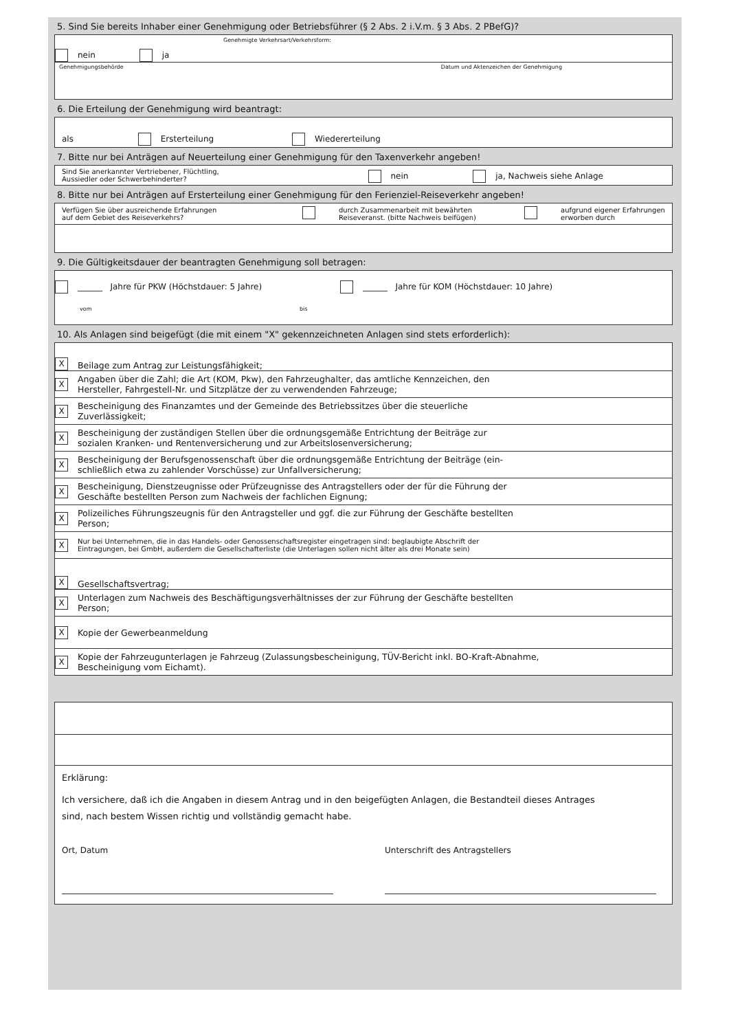5. Sind Sie bereits Inhaber einer Genehmigung oder Betriebsführer (§ 2 Abs. 2 i.V.m. § 3 Abs. 2 PBefG)?
Genehmigte Verkehrsart/Verkehrsform:
nein ja
Genehmigungsbehörde Datum und Aktenzeichen der Genehmigung
6. Die Erteilung der Genehmigung wird beantragt:
als Ersterteilung Wiedererteilung
7. Bitte nur bei Anträgen auf Neuerteilung einer Genehmigung für den Taxenverkehr angeben!
Sind Sie anerkannter Vertriebener, Flüchtling,
Aussiedler oder Schwerbehinderter? nein ja, Nachweis siehe Anlage
8. Bitte nur bei Anträgen auf Ersterteilung einer Genehmigung für den Ferienziel-Reiseverkehr angeben!
Verfügen Sie über ausreichende Erfahrungen
auf dem Gebiet des Reiseverkehrs? durch Zusammenarbeit mit bewährten
Reiseveranst. (bitte Nachweis beifügen) aufgrund eigener Erfahrungen
erworben durch
9. Die Gültigkeitsdauer der beantragten Genehmigung soll betragen:
______ Jahre für PKW (Höchstdauer: 5 Jahre) ______ Jahre für KOM (Höchstdauer: 10 Jahre)
vom bis
10. Als Anlagen sind beigefügt (die mit einem "X" gekennzeichneten Anlagen sind stets erforderlich):
X Beilage zum Antrag zur Leistungsfähigkeit;
X Angaben über die Zahl; die Art (KOM, Pkw), den Fahrzeughalter, das amtliche Kennzeichen, den
Hersteller, Fahrgestell-Nr. und Sitzplätze der zu verwendenden Fahrzeuge;
X Bescheinigung des Finanzamtes und der Gemeinde des Betriebssitzes über die steuerliche
Zuverlässigkeit;
X Bescheinigung der zuständigen Stellen über die ordnungsgemäße Entrichtung der Beiträge zur
sozialen Kranken- und Rentenversicherung und zur Arbeitslosenversicherung;
X Bescheinigung der Berufsgenossenschaft über die ordnungsgemäße Entrichtung der Beiträge (ein-
schließlich etwa zu zahlender Vorschüsse) zur Unfallversicherung;
X Bescheinigung, Dienstzeugnisse oder Prüfzeugnisse des Antragstellers oder der für die Führung der
Geschäfte bestellten Person zum Nachweis der fachlichen Eignung;
X Polizeiliches Führungszeugnis für den Antragsteller und ggf. die zur Führung der Geschäfte bestellten
Person;
X Nur bei Unternehmen, die in das Handels- oder Genossenschaftsregister eingetragen sind: beglaubigte Abschrift der
Eintragungen, bei GmbH, außerdem die Gesellschafterliste (die Unterlagen sollen nicht älter als drei Monate sein)
X Gesellschaftsvertrag;
X Unterlagen zum Nachweis des Beschäftigungsverhältnisses der zur Führung der Geschäfte bestellten
Person;
X Kopie der Gewerbeanmeldung
X Kopie der Fahrzeugunterlagen je Fahrzeug (Zulassungsbescheinigung, TÜV-Bericht inkl. BO-Kraft-Abnahme,
Bescheinigung vom Eichamt).
Erklärung:
Ich versichere, daß ich die Angaben in diesem Antrag und in den beigefügten Anlagen, die Bestandteil dieses Antrages
sind, nach bestem Wissen richtig und vollständig gemacht habe.
Ort, Datum Unterschrift des Antragstellers